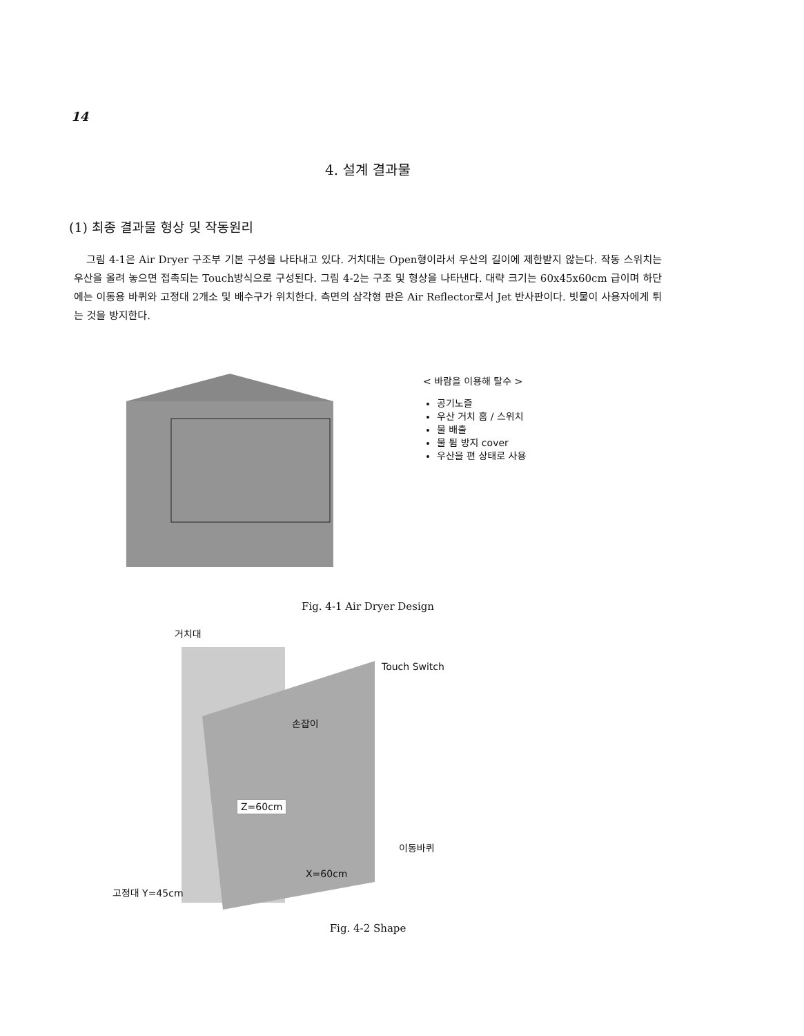14
4. 설계 결과물
(1) 최종 결과물 형상 및 작동원리
그림 4-1은 Air Dryer 구조부 기본 구성을 나타내고 있다. 거치대는 Open형이라서 우산의 길이에 제한받지 않는다. 작동 스위치는 우산을 올려 놓으면 접촉되는 Touch방식으로 구성된다. 그림 4-2는 구조 및 형상을 나타낸다. 대략 크기는 60x45x60cm 급이며 하단에는 이동용 바퀴와 고정대 2개소 및 배수구가 위치한다. 측면의 삼각형 판은 Air Reflector로서 Jet 반사판이다. 빗물이 사용자에게 튀는 것을 방지한다.
< 바람을 이용해 탈수 >
공기노즐
우산 거치 홈 / 스위치
물 배출
물 튐 방지 cover
우산을 편 상태로 사용
Fig. 4-1 Air Dryer Design
거치대
Touch Switch
손잡이
Z=60cm
이동바퀴
X=60cm
고정대 Y=45cm
Fig. 4-2 Shape